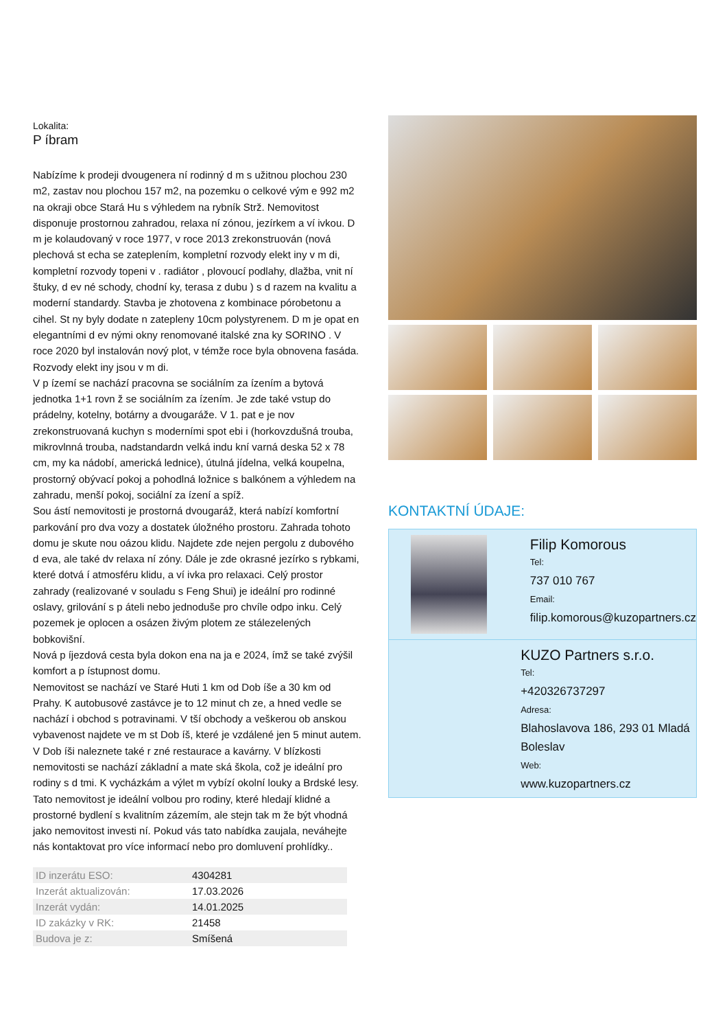Lokalita:
P íbram
Nabízíme k prodeji dvougenera ní rodinný d m s užitnou plochou 230 m2, zastav nou plochou 157 m2, na pozemku o celkové vým e 992 m2 na okraji obce Stará Hu s výhledem na rybník Strž. Nemovitost disponuje prostornou zahradou, relaxa ní zónou, jezírkem a ví ivkou. D m je kolaudovaný v roce 1977, v roce 2013 zrekonstruován (nová plechová st echa se zateplením, kompletní rozvody elekt iny v m di, kompletní rozvody topeni v . radiátor , plovoucí podlahy, dlažba, vnit ní štuky, d ev né schody, chodní ky, terasa z dubu ) s d razem na kvalitu a moderní standardy. Stavba je zhotovena z kombinace pórobetonu a cihel. St ny byly dodate n zatepleny 10cm polystyrenem. D m je opat en elegantními d ev nými okny renomované italské zna ky SORINO . V roce 2020 byl instalován nový plot, v témže roce byla obnovena fasáda. Rozvody elekt iny jsou v m di.
V p ízemí se nachází pracovna se sociálním za ízením a bytová jednotka 1+1 rovn ž se sociálním za ízením. Je zde také vstup do prádelny, kotelny, botárny a dvougaráže. V 1. pat e je nov zrekonstruovaná kuchyn s moderními spot ebi i (horkovzdušná trouba, mikrovlnná trouba, nadstandardn velká indu kní varná deska 52 x 78 cm, my ka nádobí, americká lednice), útulná jídelna, velká koupelna, prostorný obývací pokoj a pohodlná ložnice s balkónem a výhledem na zahradu, menší pokoj, sociální za ízení a spíž.
Sou ástí nemovitosti je prostorná dvougaráž, která nabízí komfortní parkování pro dva vozy a dostatek úložného prostoru. Zahrada tohoto domu je skute nou oázou klidu. Najdete zde nejen pergolu z dubového d eva, ale také dv relaxa ní zóny. Dále je zde okrasné jezírko s rybkami, které dotvá í atmosféru klidu, a ví ivka pro relaxaci. Celý prostor zahrady (realizované v souladu s Feng Shui) je ideální pro rodinné oslavy, grilování s p áteli nebo jednoduše pro chvíle odpo inku. Celý pozemek je oplocen a osázen živým plotem ze stálezelených bobkovišní.
Nová p íjezdová cesta byla dokon ena na ja e 2024, ímž se také zvýšil komfort a p ístupnost domu.
Nemovitost se nachází ve Staré Huti 1 km od Dob íše a 30 km od Prahy. K autobusové zastávce je to 12 minut ch ze, a hned vedle se nachází i obchod s potravinami. V tší obchody a veškerou ob anskou vybavenost najdete ve m st Dob íš, které je vzdálené jen 5 minut autem. V Dob íši naleznete také r zné restaurace a kavárny. V blízkosti nemovitosti se nachází základní a mate ská škola, což je ideální pro rodiny s d tmi. K vycházkám a výlet m vybízí okolní louky a Brdské lesy.
Tato nemovitost je ideální volbou pro rodiny, které hledají klidné a prostorné bydlení s kvalitním zázemím, ale stejn tak m že být vhodná jako nemovitost investi ní. Pokud vás tato nabídka zaujala, neváhejte nás kontaktovat pro více informací nebo pro domluvení prohlídky..
| ID inzerátu ESO: | 4304281 |
| Inzerát aktualizován: | 17.03.2026 |
| Inzerát vydán: | 14.01.2025 |
| ID zakázky v RK: | 21458 |
| Budova je z: | Smíšená |
KONTAKTNÍ ÚDAJE:
Filip Komorous
Tel:
737 010 767
Email:
filip.komorous@kuzopartners.cz
KUZO Partners s.r.o.
Tel:
+420326737297
Adresa:
Blahoslavova 186, 293 01 Mladá Boleslav
Web:
www.kuzopartners.cz